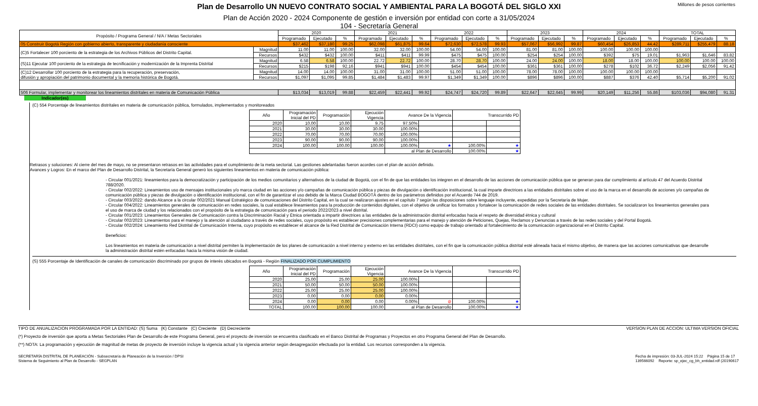Plan de Desarrollo UN NUEVO CONTRATO SOCIAL Y AMBIENTAL PARA LA BOGOTÁ DEL SIGLO XXI
Millones de pesos corrientes
Plan de Acción 2020 - 2024 Componente de gestión e inversión por entidad con corte a 31/05/2024
104 - Secretaría General
| Propósito / Programa General / N/A / Metas Sectoriales | | 2020 | | | 2021 | | | 2022 | | | 2023 | | | 2024 | | | TOTAL | | |
| --- | --- | --- | --- | --- | --- | --- | --- | --- | --- | --- | --- | --- | --- | --- | --- | --- | --- | --- | --- |
| | | Programado | Ejecutado | % | Programado | Ejecutado | % | Programado | Ejecutado | % | Programado | Ejecutado | % | Programado | Ejecutado | % | Programado | Ejecutado | % |
| 05 Construir Bogotá Región con gobierno abierto, transparente y ciudadanía consciente | | $37,462 | $37,180 | 99.25 | $62,098 | $61,875 | 99.64 | $72,630 | $72,578 | 99.93 | $57,067 | $56,992 | 99.87 | $60,454 | $26,853 | 44.42 | $289,711 | $255,479 | 88.18 |
| (C)5 Fortalecer 100 porciento de la estrategia de los Archivos Públicos del Distrito Capital. | Magnitud | 11.00 | 11.00 | 100.00 | 32.00 | 32.00 | 100.00 | 54.00 | 54.00 | 100.00 | 81.00 | 81.00 | 100.00 | 100.00 | 100.00 | 100.00 | | | |
| | Recursos | $432 | $432 | 100.00 | $411 | $411 | 99.99 | $475 | $475 | 100.00 | $254 | $254 | 100.00 | $392 | $75 | 19.01 | $1,963 | $1,646 | 83.82 |
| (S)11 Ejecutar 100 porciento de la estrategia de tecnificación y modernización de la Imprenta Distrital | Magnitud | 6.58 | 6.58 | 100.00 | 22.72 | 22.72 | 100.00 | 28.70 | 28.70 | 100.00 | 24.00 | 24.00 | 100.00 | 18.00 | 18.00 | 100.00 | 100.00 | 100.00 | 100.00 |
| | Recursos | $215 | $198 | 92.16 | $941 | $941 | 100.00 | $454 | $454 | 100.00 | $361 | $361 | 100.00 | $278 | $102 | 36.72 | $2,249 | $2,056 | 91.42 |
| (C)12 Desarrollar 100 porciento de la estrategia para la recuperación, preservación, difusión y apropiación del patrimonio documental y la memoria histórica de Bogotá. | Magnitud | 14.00 | 14.00 | 100.00 | 31.00 | 31.00 | 100.00 | 51.00 | 51.00 | 100.00 | 78.00 | 78.00 | 100.00 | 100.00 | 100.00 | 100.00 | | | |
| | Recursos | $1,097 | $1,095 | 99.85 | $1,484 | $1,483 | 99.97 | $1,349 | $1,349 | 100.00 | $896 | $896 | 100.00 | $887 | $376 | 42.40 | $5,714 | $5,200 | 91.02 |
| 506 Formular, implementar y monitorear los lineamientos distritales en materia de Comunicación Pública | | $13,034 | $13,019 | 99.88 | $22,459 | $22,441 | 99.92 | $24,747 | $24,720 | 99.89 | $22,647 | $22,645 | 99.99 | $20,149 | $11,256 | 55.86 | $103,036 | $94,080 | 91.31 |
Indicador(es)
(C) 554 Porcentaje de lineamientos distritales en materia de comunicación pública, formulados, implementados y monitoreados
| Año | Programación Inicial del PD | Programación | Ejecución Vigencia | Avance De la Vigencia | | Transcurrido PD | |
| 2020 | 10.00 | 10.00 | 9.75 | 97.50% | | | |
| 2021 | 30.00 | 30.00 | 30.00 | 100.00% | | | |
| 2022 | 70.00 | 70.00 | 70.00 | 100.00% | | | |
| 2023 | 90.00 | 90.00 | 90.00 | 100.00% | | | |
| 2024 | 100.00 | 100.00 | 100.00 | 100.00% | ★ | 100.00% | ★ |
| | | | | al Plan de Desarrollo | | 100.00% | ★ |
Retrasos y soluciones: Al cierre del mes de mayo, no se presentaron retrasos en las actividades para el cumplimiento de la meta sectorial. Las gestiones adelantadas fueron acordes con el plan de acción definido.
Avances y Logros: En el marco del Plan de Desarrollo Distrital, la Secretaría General generó los siguientes lineamientos en materia de comunicación pública:
- Circular 001/2021: lineamientos para la democratización y participación de los medios comunitarios y alternativos de la ciudad de Bogotá, con el fin de que las entidades los integren en el desarrollo de las acciones de comunicación pública que se generan para dar cumplimiento al artículo 47 del Acuerdo Distrital 788/2020.
- Circular 002/2022: Lineamientos uso de mensajes institucionales y/o marca ciudad en las acciones y/o campañas de comunicación pública y piezas de divulgación o identificación institucional, la cual imparte directrices a las entidades distritales sobre el uso de la marca en el desarrollo de acciones y/o campañas de comunicación pública y piezas de divulgación o identificación institucional, con el fin de garantizar el uso debido de la Marca Ciudad BOGOTÁ dentro de los parámetros definidos por el Acuerdo 744 de 2019.
- Circular 003/2022: dando Alcance a la circular 002/2021 Manual Estratégico de comunicaciones del Distrito Capital, en la cual se realizaron ajustes en el capítulo 7 según las disposiciones sobre lenguaje incluyente, expedidas por la Secretaría de Mujer.
- Circular 004/2022: Lineamientos generales de comunicación en redes sociales, la cual establece lineamientos para la producción de contenidos digitales, con el objetivo de unificar los formatos y fortalecer la comunicación de redes sociales de las entidades distritales. Se socializaron los lineamientos generales para el uso de marca de ciudad y los relacionados con el propósito de la estrategia de comunicación para el periodo 2022/2023 a nivel distrital.
- Circular 001/2023: Lineamientos Generales de Comunicación contra la Discriminación Racial y Étnica orientada a impartir directrices a las entidades de la administración distrital enfocadas hacia el respeto de diversidad étnica y cultural
- Circular 002/2023: Lineamientos para el manejo y la atención al ciudadano a través de redes sociales, cuyo propósito es establecer precisiones complementarias para el manejo y atención de Peticiones, Quejas, Reclamos y Denuncias a través de las redes sociales y del Portal Bogotá.
- Circular 002/2024: Lineamiento Red Distrital de Comunicación Interna, cuyo propósito es establecer el alcance de la Red Distrital de Comunicación Interna (RDCI) como equipo de trabajo orientado al fortalecimiento de la comunicación organizacional en el Distrito Capital.
Beneficios:
Los lineamientos en materia de comunicación a nivel distrital permiten la implementación de los planes de comunicación a nivel interno y externo en las entidades distritales, con el fin que la comunicación pública distrital esté alineada hacia el mismo objetivo, de manera que las acciones comunicativas que desarrolle la administración distrital estén enfocadas hacia la misma visión de ciudad.
(S) 555 Porcentaje de Identificación de canales de comunicación discriminado por grupos de interés ubicados en Bogotá - Región FINALIZADO POR CUMPLIMIENTO
| Año | Programación Inicial del PD | Programación | Ejecución Vigencia | Avance De la Vigencia | | Transcurrido PD | |
| 2020 | 25.00 | 25.00 | 25.00 | 100.00% | | | |
| 2021 | 50.00 | 50.00 | 50.00 | 100.00% | | | |
| 2022 | 25.00 | 25.00 | 25.00 | 100.00% | | | |
| 2023 | 0.00 | 0.00 | 0.00 | 0.00% | | | |
| 2024 | 0.00 | 0.00 | 0.00 | 0.00% | ⊘ | 100.00% | ★ |
| TOTAL | 100.00 | 100.00 | 100.00 | al Plan de Desarrollo | | 100.00% | ★ |
TIPO DE ANUALIZACION PROGRAMADA POR LA ENTIDAD: (S) Suma (K) Constante (C) Creciente (D) Decreciente VERSION PLAN DE ACCION: ULTIMA VERSION OFICIAL
(*) Proyecto de inversión que aporta a Metas Sectoriales Plan de Desarrollo de este Programa General, pero el proyecto de inversión se encuentra clasificado en el Banco Distrital de Programas y Proyectos en otro Programa General del Plan de Desarrollo.
(**) NOTA: La programación y ejecución de magnitud de metas de proyecto de inversión incluye la vigencia actual y la vigencia anterior según desagregación efectuada por la entidad. Los recursos corresponden a la vigencia.
SECRETARÍA DISTRITAL DE PLANEACIÓN - Subsecretaría de Planeación de la Inversión / DPSI
Sistema de Seguimiento al Plan de Desarrollo - SEGPLAN Fecha de impresión: 03-JUL-2024 15:22 Página 15 de 17
139566092 Reporte: sp_ejec_cg_bh_entidad.rdf (20190617